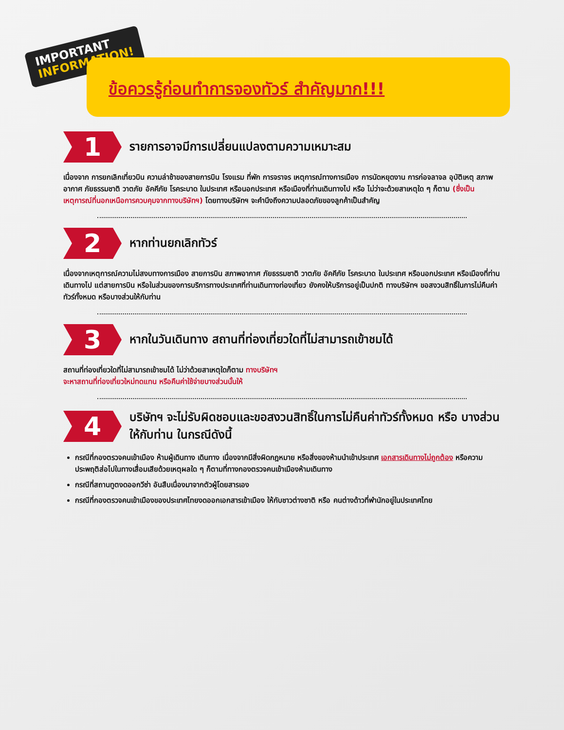IMPORTANT
INFORMATION!
ข้อควรรู้ก่อนทำการจองทัวร์ สำคัญมาก!!!
1
รายการอาจมีการเปลี่ยนแปลงตามความเหมาะสม
เนื่องจาก การยกเลิกเที่ยวบิน ความล่าช้าของสายการบิน โรงแรม ที่พัก การจราจร เหตุการณ์ทางการเมือง การนัดหยุดงาน การก่อจลาจล อุบัติเหตุ สภาพอากาศ ภัยธรรมชาติ วาตภัย อัคคีภัย โรคระบาด ในประเทศ หรือนอกประเทศ หรือเมืองที่ท่านเดินทางไป หรือ ไม่ว่าจะด้วยสาเหตุใด ๆ ก็ตาม (ซึ่งเป็นเหตุการณ์ที่นอกเหนือการควบคุมจากทางบริษัทฯ) โดยทางบริษัทฯ จะคำนึงถึงความปลอดภัยของลูกค้าเป็นสำคัญ
2
หากท่านยกเลิกทัวร์
เนื่องจากเหตุการณ์ความไม่สงบทางการเมือง สายการบิน สภาพอากาศ ภัยธรรมชาติ วาตภัย อัคคีภัย โรคระบาด ในประเทศ หรือนอกประเทศ หรือเมืองที่ท่านเดินทางไป แต่สายการบิน หรือในส่วนของการบริการทางประเทศที่ท่านเดินทางท่องเที่ยว ยังคงให้บริการอยู่เป็นปกติ ทางบริษัทฯ ขอสงวนสิทธิ์ในการไม่คืนค่าทัวร์ทั้งหมด หรือบางส่วนให้กับท่าน
3
หากในวันเดินทาง สถานที่ท่องเที่ยวใดที่ไม่สามารถเข้าชมได้
สถานที่ท่องเที่ยวใดที่ไม่สามารถเข้าชมได้ ไม่ว่าด้วยสาเหตุใดก็ตาม ทางบริษัทฯ
จะหาสถานที่ท่องเที่ยวใหม่ทดแทน หรือคืนค่าใช้จ่ายบางส่วนนั้นให้
4
บริษัทฯ จะไม่รับผิดชอบและขอสงวนสิทธิ์ในการไม่คืนค่าทัวร์ทั้งหมด หรือ บางส่วนให้กับท่าน ในกรณีดังนี้
กรณีที่กองตรวจคนเข้าเมือง ห้ามผู้เดินทาง เดินทาง เนื่องจากมีสิ่งผิดกฎหมาย หรือสิ่งของห้ามนำเข้าประเทศ เอกสารเดินทางไม่ถูกต้อง หรือความประพฤติส่อไปในทางเสื่อมเสียด้วยเหตุผลใด ๆ ก็ตามที่ทางกองตรวจคนเข้าเมืองห้ามเดินทาง
กรณีที่สถานทูตงดออกวีซ่า อันสืบเนื่องมาจากตัวผู้โดยสารเอง
กรณีที่กองตรวจคนเข้าเมืองของประเทศไทยงดออกเอกสารเข้าเมือง ให้กับชาวต่างชาติ หรือ คนต่างด้าวที่พำนักอยู่ในประเทศไทย